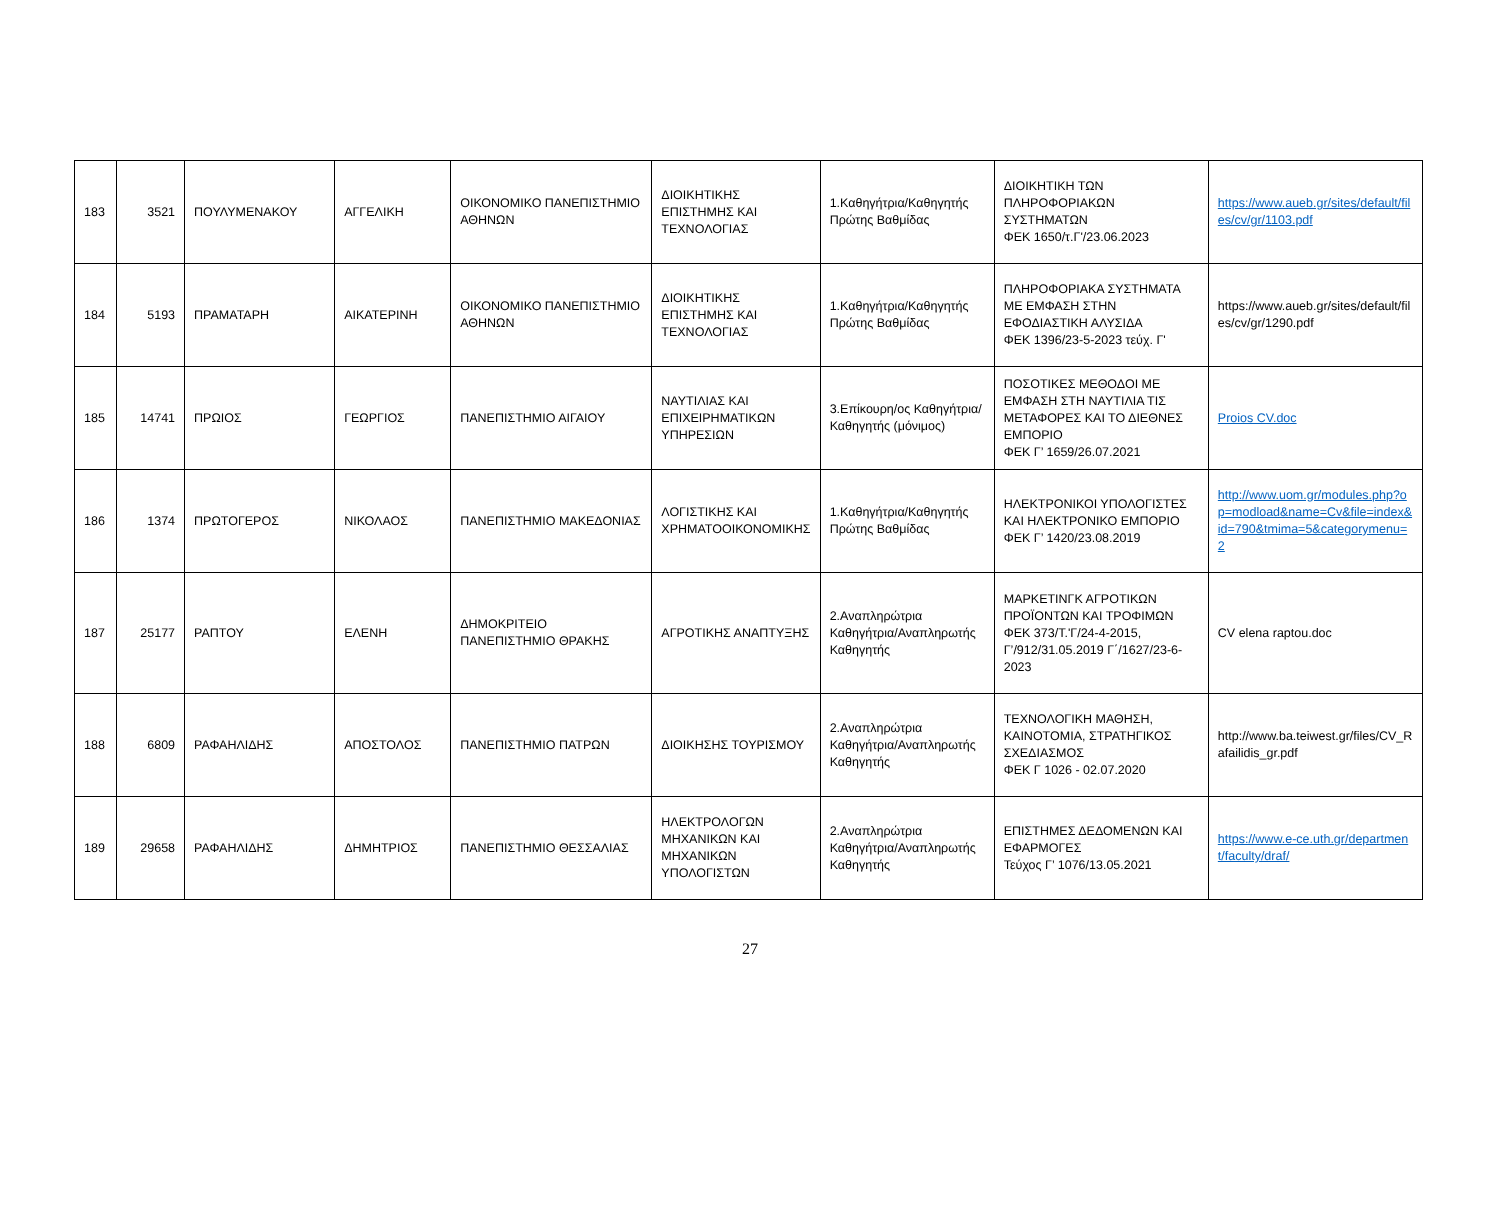| 183 | 3521 | ΠΟΥΛΥΜΕΝΑΚΟΥ | ΑΓΓΕΛΙΚΗ | ΟΙΚΟΝΟΜΙΚΟ ΠΑΝΕΠΙΣΤΗΜΙΟ ΑΘΗΝΩΝ | ΔΙΟΙΚΗΤΙΚΗΣ ΕΠΙΣΤΗΜΗΣ ΚΑΙ ΤΕΧΝΟΛΟΓΙΑΣ | 1.Καθηγήτρια/Καθηγητής Πρώτης Βαθμίδας | ΔΙΟΙΚΗΤΙΚΗ ΤΩΝ ΠΛΗΡΟΦΟΡΙΑΚΩΝ ΣΥΣΤΗΜΑΤΩΝ ΦΕΚ 1650/τ.Γ'/23.06.2023 | https://www.aueb.gr/sites/default/files/cv/gr/1103.pdf |
| 184 | 5193 | ΠΡΑΜΑΤΑΡΗ | ΑΙΚΑΤΕΡΙΝΗ | ΟΙΚΟΝΟΜΙΚΟ ΠΑΝΕΠΙΣΤΗΜΙΟ ΑΘΗΝΩΝ | ΔΙΟΙΚΗΤΙΚΗΣ ΕΠΙΣΤΗΜΗΣ ΚΑΙ ΤΕΧΝΟΛΟΓΙΑΣ | 1.Καθηγήτρια/Καθηγητής Πρώτης Βαθμίδας | ΠΛΗΡΟΦΟΡΙΑΚΑ ΣΥΣΤΗΜΑΤΑ ΜΕ ΕΜΦΑΣΗ ΣΤΗΝ ΕΦΟΔΙΑΣΤΙΚΗ ΑΛΥΣΙΔΑ ΦΕΚ 1396/23-5-2023 τεύχ. Γ' | https://www.aueb.gr/sites/default/files/cv/gr/1290.pdf |
| 185 | 14741 | ΠΡΩΙΟΣ | ΓΕΩΡΓΙΟΣ | ΠΑΝΕΠΙΣΤΗΜΙΟ ΑΙΓΑΙΟΥ | ΝΑΥΤΙΛΙΑΣ ΚΑΙ ΕΠΙΧΕΙΡΗΜΑΤΙΚΩΝ ΥΠΗΡΕΣΙΩΝ | 3.Επίκουρη/ος Καθηγήτρια/Καθηγητής (μόνιμος) | ΠΟΣΟΤΙΚΕΣ ΜΕΘΟΔΟΙ ΜΕ ΕΜΦΑΣΗ ΣΤΗ ΝΑΥΤΙΛΙΑ ΤΙΣ ΜΕΤΑΦΟΡΕΣ ΚΑΙ ΤΟ ΔΙΕΘΝΕΣ ΕΜΠΟΡΙΟ ΦΕΚ Γ’ 1659/26.07.2021 | Proios CV.doc |
| 186 | 1374 | ΠΡΩΤΟΓΕΡΟΣ | ΝΙΚΟΛΑΟΣ | ΠΑΝΕΠΙΣΤΗΜΙΟ ΜΑΚΕΔΟΝΙΑΣ | ΛΟΓΙΣΤΙΚΗΣ ΚΑΙ ΧΡΗΜΑΤΟΟΙΚΟΝΟΜΙΚΗΣ | 1.Καθηγήτρια/Καθηγητής Πρώτης Βαθμίδας | ΗΛΕΚΤΡΟΝΙΚΟΙ ΥΠΟΛΟΓΙΣΤΕΣ ΚΑΙ ΗΛΕΚΤΡΟΝΙΚΟ ΕΜΠΟΡΙΟ ΦΕΚ Γ’ 1420/23.08.2019 | http://www.uom.gr/modules.php?op=modload&name=Cv&file=index&id=790&tmima=5&categorymenu=2 |
| 187 | 25177 | ΡΑΠΤΟΥ | ΕΛΕΝΗ | ΔΗΜΟΚΡΙΤΕΙΟ ΠΑΝΕΠΙΣΤΗΜΙΟ ΘΡΑΚΗΣ | ΑΓΡΟΤΙΚΗΣ ΑΝΑΠΤΥΞΗΣ | 2.Αναπληρώτρια Καθηγήτρια/Αναπληρωτής Καθηγητής | ΜΑΡΚΕΤΙΝΓΚ ΑΓΡΟΤΙΚΩΝ ΠΡΟΪΟΝΤΩΝ ΚΑΙ ΤΡΟΦΙΜΩΝ ΦΕΚ 373/Τ.'Γ/24-4-2015, Γ’/912/31.05.2019 Γ΄/1627/23-6-2023 | CV elena raptou.doc |
| 188 | 6809 | ΡΑΦΑΗΛΙΔΗΣ | ΑΠΟΣΤΟΛΟΣ | ΠΑΝΕΠΙΣΤΗΜΙΟ ΠΑΤΡΩΝ | ΔΙΟΙΚΗΣΗΣ ΤΟΥΡΙΣΜΟΥ | 2.Αναπληρώτρια Καθηγήτρια/Αναπληρωτής Καθηγητής | ΤΕΧΝΟΛΟΓΙΚΗ ΜΑΘΗΣΗ, ΚΑΙΝΟΤΟΜΙΑ, ΣΤΡΑΤΗΓΙΚΟΣ ΣΧΕΔΙΑΣΜΟΣ ΦΕΚ Γ 1026 - 02.07.2020 | http://www.ba.teiwest.gr/files/CV_Rafailidis_gr.pdf |
| 189 | 29658 | ΡΑΦΑΗΛΙΔΗΣ | ΔΗΜΗΤΡΙΟΣ | ΠΑΝΕΠΙΣΤΗΜΙΟ ΘΕΣΣΑΛΙΑΣ | ΗΛΕΚΤΡΟΛΟΓΩΝ ΜΗΧΑΝΙΚΩΝ ΚΑΙ ΜΗΧΑΝΙΚΩΝ ΥΠΟΛΟΓΙΣΤΩΝ | 2.Αναπληρώτρια Καθηγήτρια/Αναπληρωτής Καθηγητής | ΕΠΙΣΤΗΜΕΣ ΔΕΔΟΜΕΝΩΝ ΚΑΙ ΕΦΑΡΜΟΓΕΣ Τεύχος Γ’ 1076/13.05.2021 | https://www.e-ce.uth.gr/department/faculty/draf/ |
27